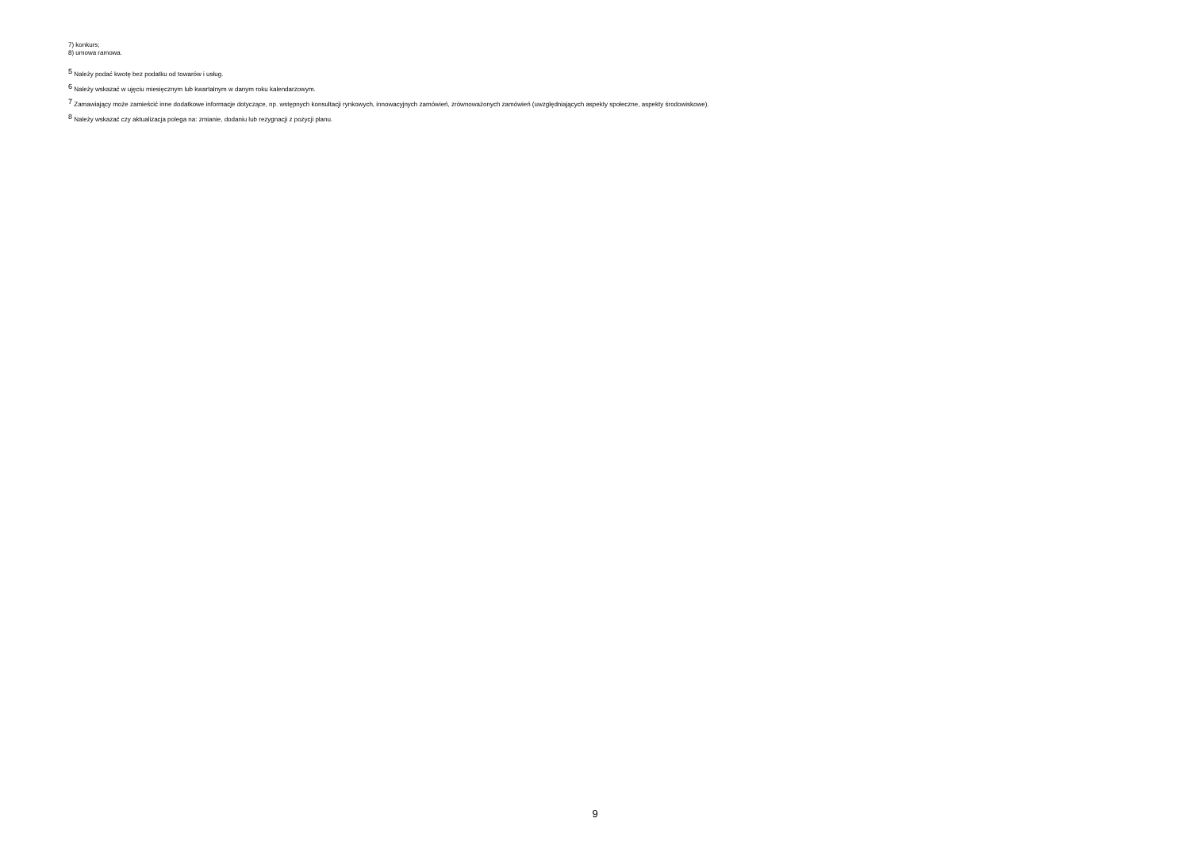7) konkurs;
8) umowa ramowa.
<sup>5</sup> Należy podać kwotę bez podatku od towarów i usług.
<sup>6</sup> Należy wskazać w ujęciu miesięcznym lub kwartalnym w danym roku kalendarzowym.
<sup>7</sup> Zamawiający może zamieścić inne dodatkowe informacje dotyczące, np. wstępnych konsultacji rynkowych, innowacyjnych zamówień, zrównoważonych zamówień (uwzględniających aspekty społeczne, aspekty środowiskowe).
<sup>8</sup> Należy wskazać czy aktualizacja polega na: zmianie, dodaniu lub rezygnacji z pozycji planu.
9